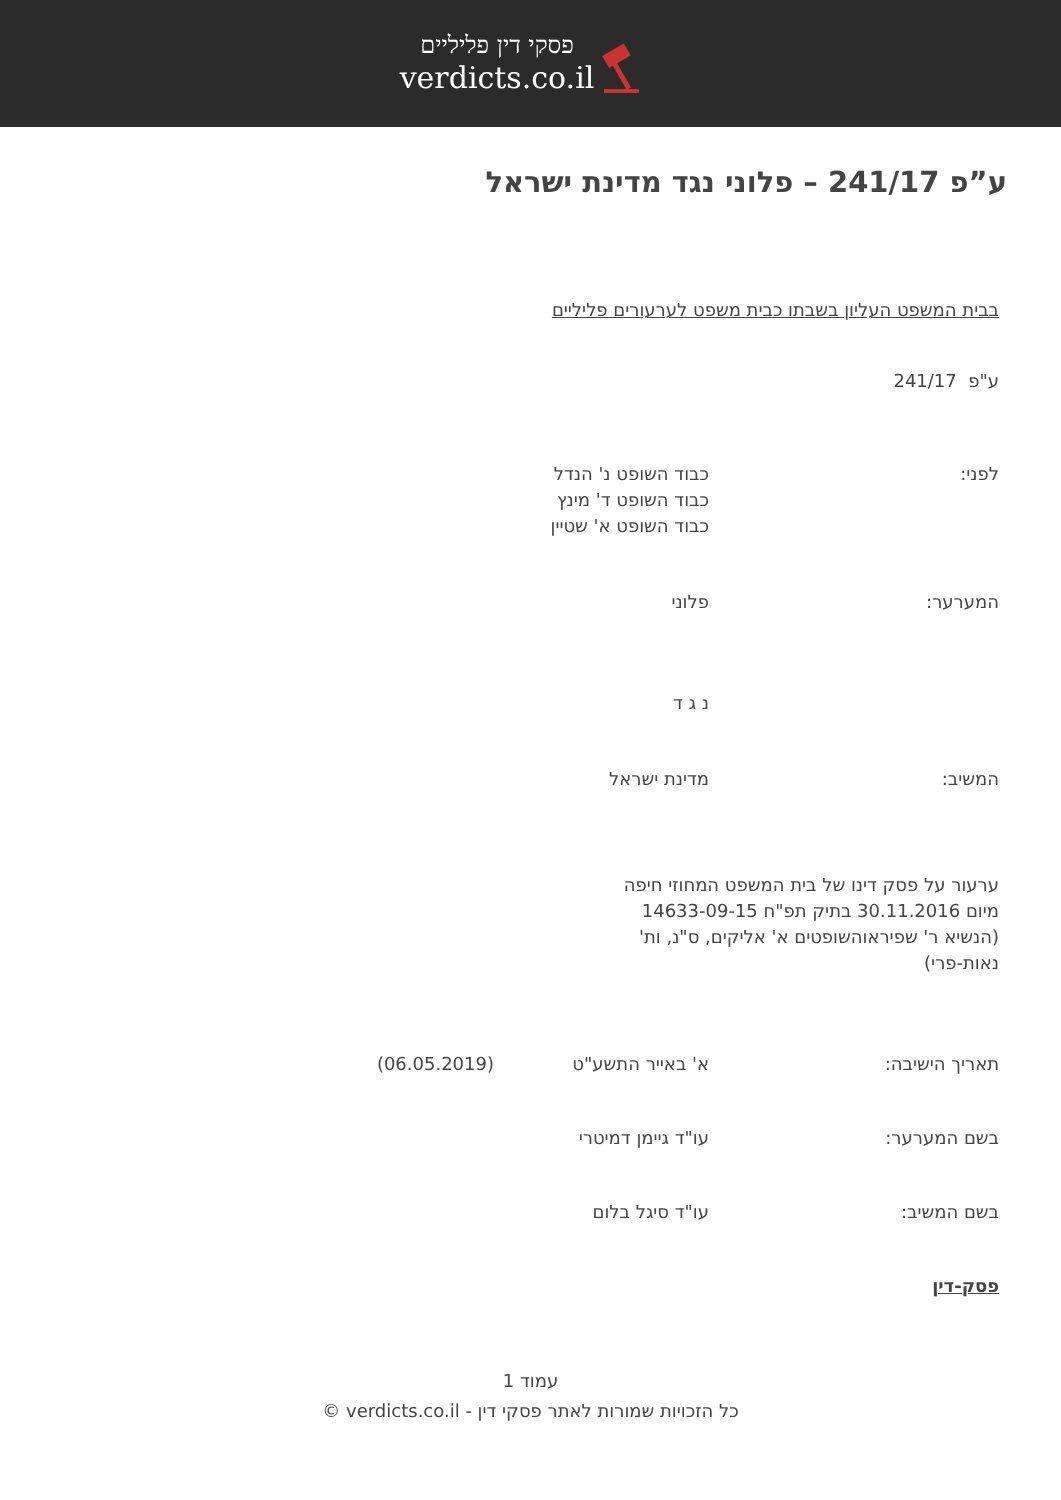פסקי דין פליליים
verdicts.co.il
ע”פ 241/17 – פלוני נגד מדינת ישראל
בבית המשפט העליון בשבתו כבית משפט לערעורים פליליים
ע"פ 241/17
לפני: כבוד השופט נ' הנדל
כבוד השופט ד' מינץ
כבוד השופט א' שטיין
המערער: פלוני
נ ג ד
המשיב: מדינת ישראל
ערעור על פסק דינו של בית המשפט המחוזי חיפה מיום 30.11.2016 בתיק תפ"ח 14633-09-15 (הנשיא ר' שפיראוהשופטים א' אליקים, ס"נ, ות' נאות-פרי)
תאריך הישיבה: א' באייר התשע"ט (06.05.2019)
בשם המערער: עו"ד גיימן דמיטרי
בשם המשיב: עו"ד סיגל בלום
פסק-דין
עמוד 1
כל הזכויות שמורות לאתר פסקי דין - verdicts.co.il ©